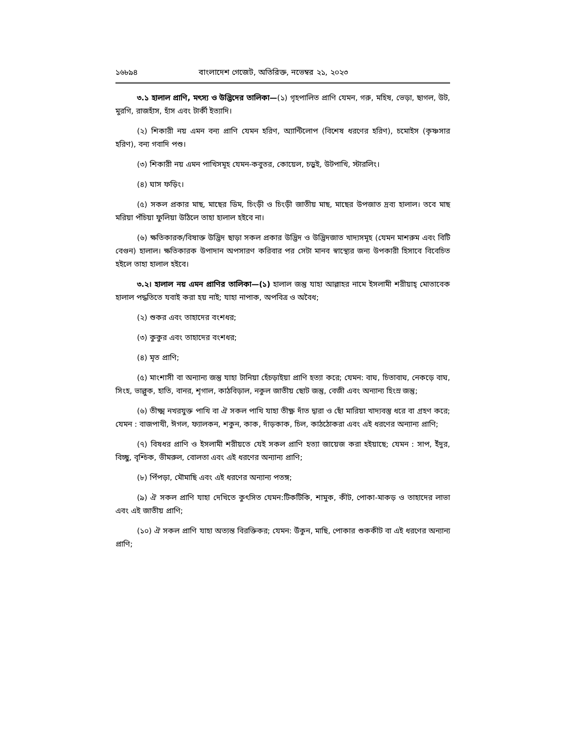১৬৮৯৪ বাংলাদেশ গেজেট, অতিরিক্ত, নভেম্বর ২১, ২০২৩
৩.১ হালাল প্রাণি, মৎস্য ও উদ্ভিদের তালিকা—(১) গৃহপালিত প্রাণি যেমন, গরু, মহিষ, ভেড়া, ছাগল, উট, মুরগি, রাজহাঁস, হাঁস এবং টার্কী ইত্যাদি।
(২) শিকারী নয় এমন বন্য প্রাণি যেমন হরিণ, অ্যান্টিলোপ (বিশেষ ধরণের হরিণ), চমোইস (কৃষ্ণসার হরিণ), বন্য গবাদি পশু।
(৩) শিকারী নয় এমন পাখিসমূহ যেমন-কবুতর, কোয়েল, চড়ুই, উটপাখি, স্টারলিং।
(৪) ঘাস ফড়িং।
(৫) সকল প্রকার মাছ, মাছের ডিম, চিংড়ী ও চিংড়ী জাতীয় মাছ, মাছের উপজাত দ্রব্য হালাল। তবে মাছ মরিয়া পঁচিয়া ফুলিয়া উঠিলে তাহা হালাল হইবে না।
(৬) ক্ষতিকারক/বিষাক্ত উদ্ভিদ ছাড়া সকল প্রকার উদ্ভিদ ও উদ্ভিদজাত খাদ্যসমূহ (যেমন মাশরুম এবং বিটি বেগুন) হালাল। ক্ষতিকারক উপাদান অপসারণ করিবার পর সেটা মানব স্বাস্থ্যের জন্য উপকারী হিসাবে বিবেচিত হইলে তাহা হালাল হইবে।
৩.২। হালাল নয় এমন প্রাণির তালিকা—(১) হালাল জন্তু যাহা আল্লাহর নামে ইসলামী শরীয়াহ্ মোতাবেক হালাল পদ্ধতিতে যবাই করা হয় নাই; যাহা নাপাক, অপবিত্র ও অবৈধ;
(২) শুকর এবং তাহাদের বংশধর;
(৩) কুকুর এবং তাহাদের বংশধর;
(৪) মৃত প্রাণি;
(৫) মাংশাসী বা অন্যান্য জন্তু যাহা টানিয়া হেঁচড়াইয়া প্রাণি হত্যা করে; যেমন: বাঘ, চিতাবাঘ, নেকড়ে বাঘ, সিংহ, ভাল্লুক, হাতি, বানর, শৃগাল, কাঠবিড়াল, নকুল জাতীয় ছোট জন্তু, বেজী এবং অন্যান্য হিংস্র জন্তু;
(৬) তীক্ষ্ম নখরযুক্ত পাখি বা ঐ সকল পাখি যাহা তীক্ষ্ণ দাঁত দ্বারা ও ছোঁ মারিয়া খাদ্যবস্তু ধরে বা গ্রহণ করে; যেমন : বাজপাখী, ঈগল, ফ্যালকন, শকুন, কাক, দাঁড়কাক, চিল, কাঠঠোকরা এবং এই ধরণের অন্যান্য প্রাণি;
(৭) বিষধর প্রাণি ও ইসলামী শরীয়তে যেই সকল প্রাণি হত্যা জায়েজ করা হইয়াছে; যেমন : সাপ, ইঁদুর, বিচ্ছু, বৃশ্চিক, ভীমরুল, বোলতা এবং এই ধরণের অন্যান্য প্রাণি;
(৮) পিঁপড়া, মৌমাছি এবং এই ধরণের অন্যান্য পতঙ্গ;
(৯) ঐ সকল প্রাণি যাহা দেখিতে কুৎসিত যেমন:টিকটিকি, শামুক, কীট, পোকা-মাকড় ও তাহাদের লাভা এবং এই জাতীয় প্রাণি;
(১০) ঐ সকল প্রাণি যাহা অত্যন্ত বিরক্তিকর; যেমন: উঁকুন, মাছি, পোকার শুককীট বা এই ধরণের অন্যান্য প্রাণি;